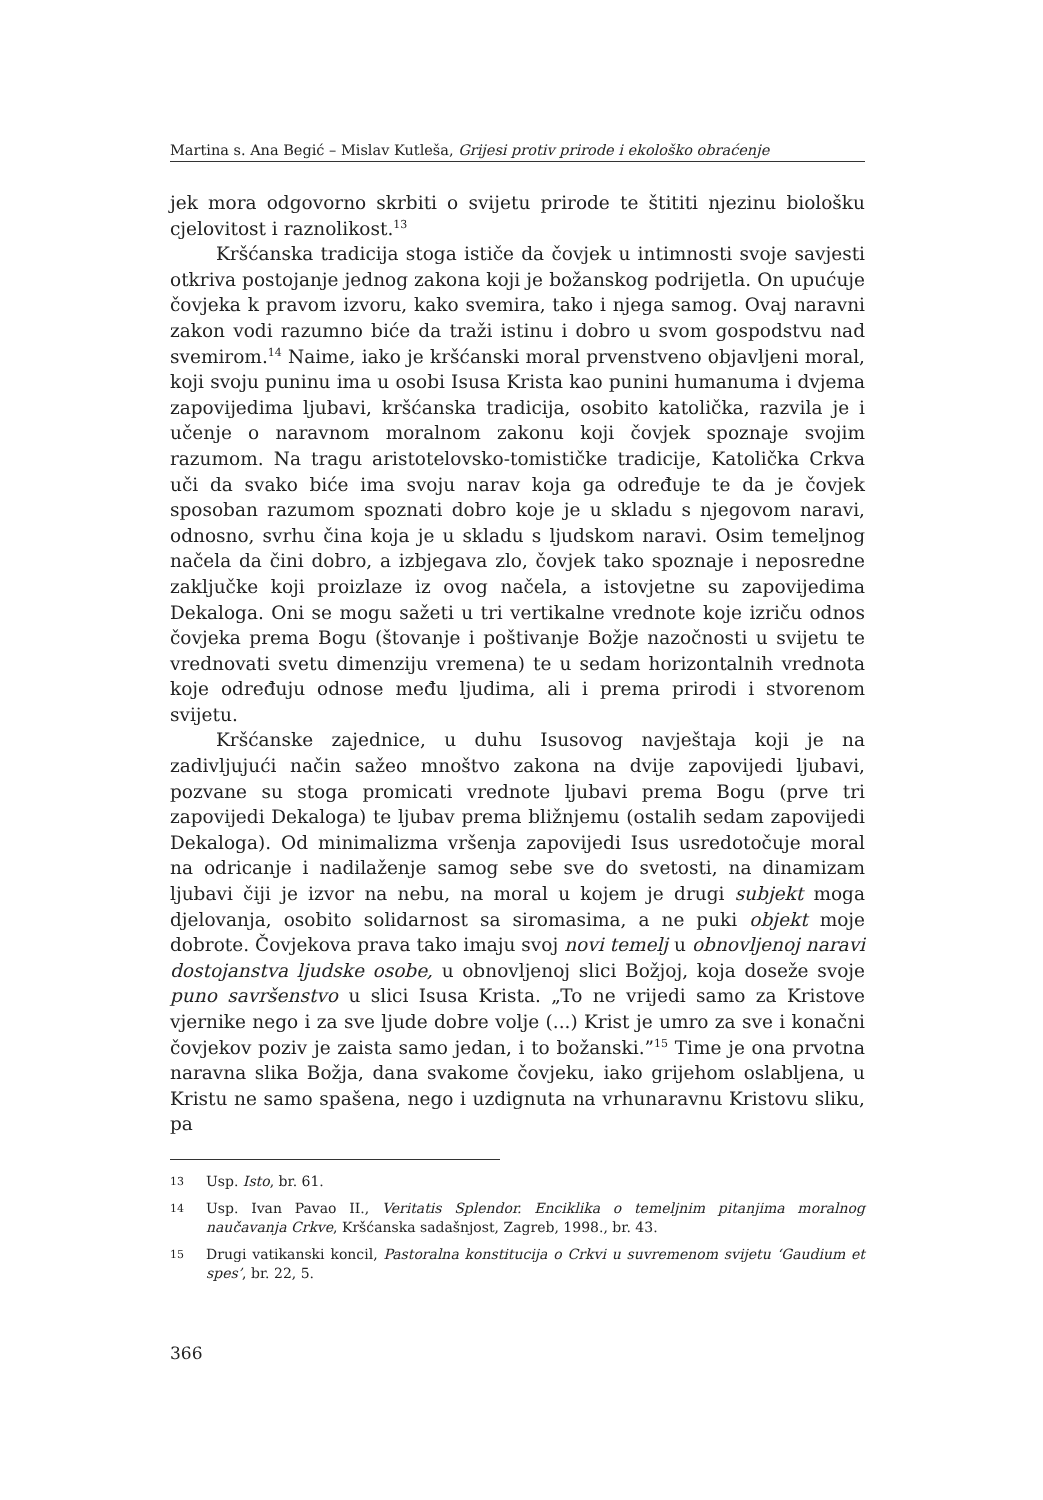Martina s. Ana Begić – Mislav Kutleša, Grijesi protiv prirode i ekološko obraćenje
jek mora odgovorno skrbiti o svijetu prirode te štititi njezinu biološku cjelovitost i raznolikost.<sup>13</sup>
Kršćanska tradicija stoga ističe da čovjek u intimnosti svoje savjesti otkriva postojanje jednog zakona koji je božanskog podrijetla. On upućuje čovjeka k pravom izvoru, kako svemira, tako i njega samog. Ovaj naravni zakon vodi razumno biće da traži istinu i dobro u svom gospodstvu nad svemirom.<sup>14</sup> Naime, iako je kršćanski moral prvenstveno objavljeni moral, koji svoju puninu ima u osobi Isusa Krista kao punini humanuma i dvjema zapovijedima ljubavi, kršćanska tradicija, osobito katolička, razvila je i učenje o naravnom moralnom zakonu koji čovjek spoznaje svojim razumom. Na tragu aristotelovsko-tomističke tradicije, Katolička Crkva uči da svako biće ima svoju narav koja ga određuje te da je čovjek sposoban razumom spoznati dobro koje je u skladu s njegovom naravi, odnosno, svrhu čina koja je u skladu s ljudskom naravi. Osim temeljnog načela da čini dobro, a izbjegava zlo, čovjek tako spoznaje i neposredne zaključke koji proizlaze iz ovog načela, a istovjetne su zapovijedima Dekaloga. Oni se mogu sažeti u tri vertikalne vrednote koje izriču odnos čovjeka prema Bogu (štovanje i poštivanje Božje nazočnosti u svijetu te vrednovati svetu dimenziju vremena) te u sedam horizontalnih vrednota koje određuju odnose među ljudima, ali i prema prirodi i stvorenom svijetu.
Kršćanske zajednice, u duhu Isusovog navještaja koji je na zadivljujući način sažeo mnoštvo zakona na dvije zapovijedi ljubavi, pozvane su stoga promicati vrednote ljubavi prema Bogu (prve tri zapovijedi Dekaloga) te ljubav prema bližnjemu (ostalih sedam zapovijedi Dekaloga). Od minimalizma vršenja zapovijedi Isus usredotočuje moral na odricanje i nadilaženje samog sebe sve do svetosti, na dinamizam ljubavi čiji je izvor na nebu, na moral u kojem je drugi subjekt moga djelovanja, osobito solidarnost sa siromasima, a ne puki objekt moje dobrote. Čovjekova prava tako imaju svoj novi temelj u obnovljenoj naravi dostojanstva ljudske osobe, u obnovljenoj slici Božjoj, koja doseže svoje puno savršenstvo u slici Isusa Krista. „To ne vrijedi samo za Kristove vjernike nego i za sve ljude dobre volje (...) Krist je umro za sve i konačni čovjekov poziv je zaista samo jedan, i to božanski.”<sup>15</sup> Time je ona prvotna naravna slika Božja, dana svakome čovjeku, iako grijehom oslabljena, u Kristu ne samo spašena, nego i uzdignuta na vrhunaravnu Kristovu sliku, pa
13 Usp. Isto, br. 61.
14 Usp. Ivan Pavao II., Veritatis Splendor. Enciklika o temeljnim pitanjima moralnog naučavanja Crkve, Kršćanska sadašnjost, Zagreb, 1998., br. 43.
15 Drugi vatikanski koncil, Pastoralna konstitucija o Crkvi u suvremenom svijetu ‘Gaudium et spes’, br. 22, 5.
366